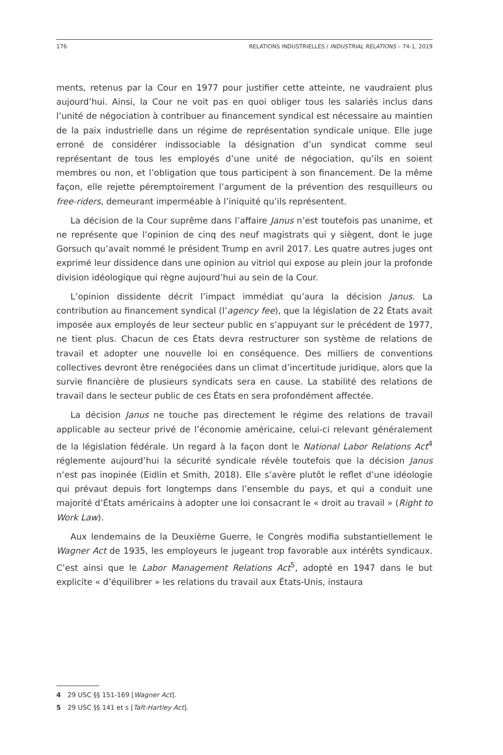176 RELATIONS INDUSTRIELLES / INDUSTRIAL RELATIONS – 74-1, 2019
ments, retenus par la Cour en 1977 pour justifier cette atteinte, ne vaudraient plus aujourd’hui. Ainsi, la Cour ne voit pas en quoi obliger tous les salariés inclus dans l’unité de négociation à contribuer au financement syndical est nécessaire au maintien de la paix industrielle dans un régime de représentation syndicale unique. Elle juge erroné de considérer indissociable la désignation d’un syndicat comme seul représentant de tous les employés d’une unité de négociation, qu’ils en soient membres ou non, et l’obligation que tous participent à son financement. De la même façon, elle rejette péremptoirement l’argument de la prévention des resquilleurs ou free-riders, demeurant imperméable à l’iniquité qu’ils représentent.
La décision de la Cour suprême dans l’affaire Janus n’est toutefois pas unanime, et ne représente que l’opinion de cinq des neuf magistrats qui y siègent, dont le juge Gorsuch qu’avait nommé le président Trump en avril 2017. Les quatre autres juges ont exprimé leur dissidence dans une opinion au vitriol qui expose au plein jour la profonde division idéologique qui règne aujourd’hui au sein de la Cour.
L’opinion dissidente décrit l’impact immédiat qu’aura la décision Janus. La contribution au financement syndical (l’agency fee), que la législation de 22 États avait imposée aux employés de leur secteur public en s’appuyant sur le précédent de 1977, ne tient plus. Chacun de ces États devra restructurer son système de relations de travail et adopter une nouvelle loi en conséquence. Des milliers de conventions collectives devront être renégociées dans un climat d’incertitude juridique, alors que la survie financière de plusieurs syndicats sera en cause. La stabilité des relations de travail dans le secteur public de ces États en sera profondément affectée.
La décision Janus ne touche pas directement le régime des relations de travail applicable au secteur privé de l’économie américaine, celui-ci relevant généralement de la législation fédérale. Un regard à la façon dont le National Labor Relations Act<sup>4</sup> réglemente aujourd’hui la sécurité syndicale révèle toutefois que la décision Janus n’est pas inopinée (Eidlin et Smith, 2018). Elle s’avère plutôt le reflet d’une idéologie qui prévaut depuis fort longtemps dans l’ensemble du pays, et qui a conduit une majorité d’États américains à adopter une loi consacrant le « droit au travail » (Right to Work Law).
Aux lendemains de la Deuxième Guerre, le Congrès modifia substantiellement le Wagner Act de 1935, les employeurs le jugeant trop favorable aux intérêts syndicaux. C’est ainsi que le Labor Management Relations Act<sup>5</sup>, adopté en 1947 dans le but explicite « d’équilibrer » les relations du travail aux États-Unis, instaura
4 29 USC §§ 151-169 [Wagner Act].
5 29 USC §§ 141 et s [Taft-Hartley Act].